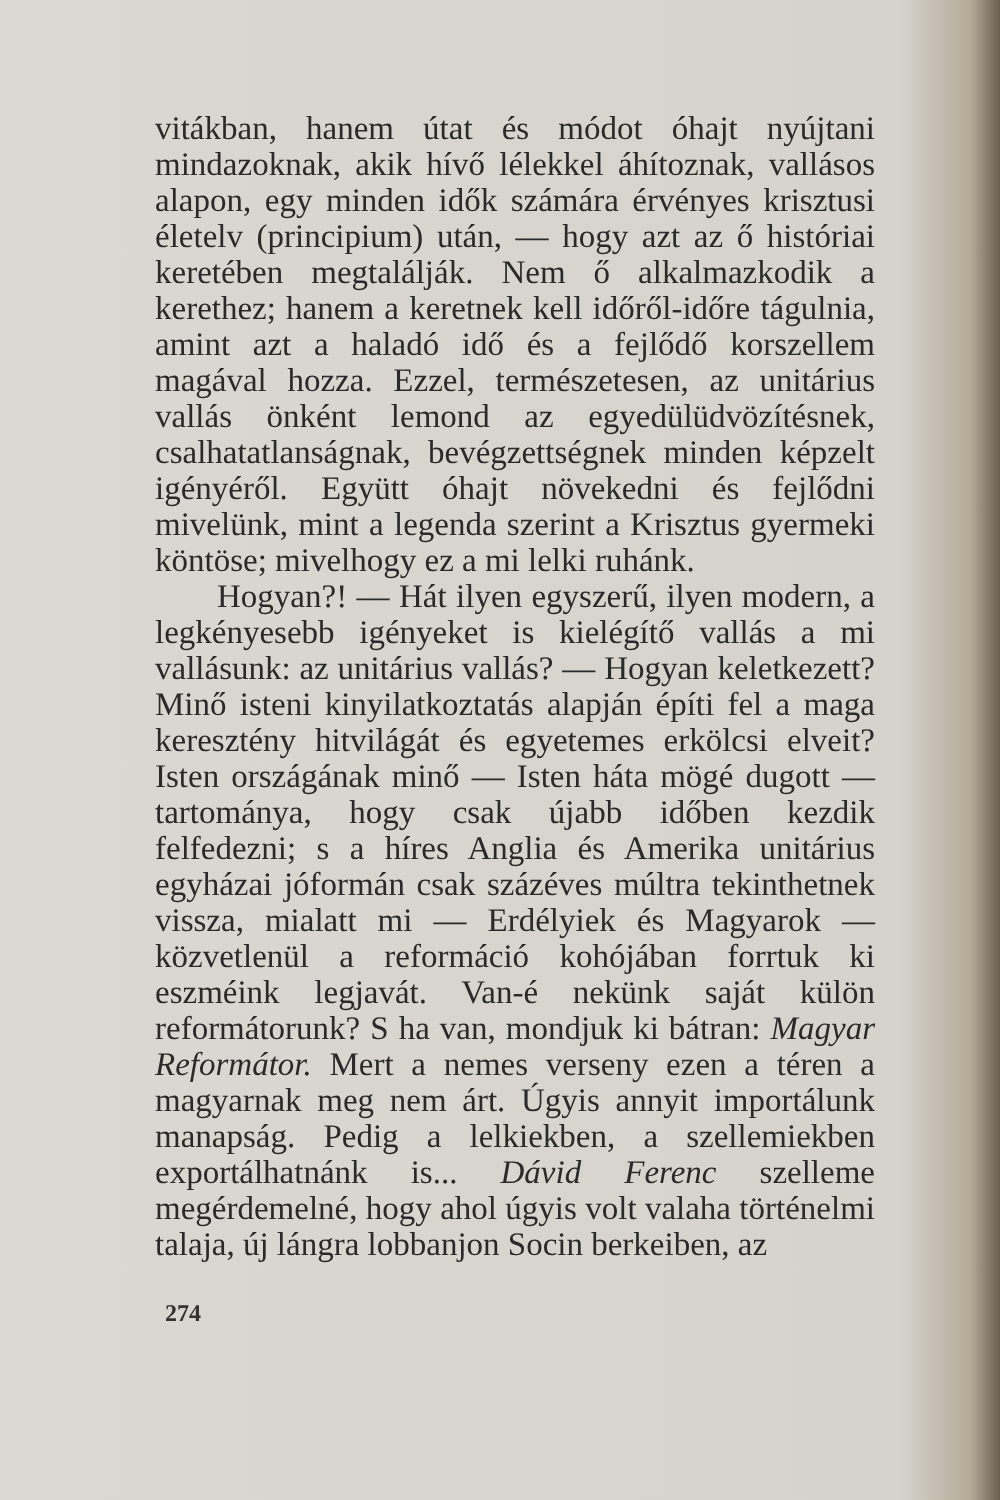vitákban, hanem útat és módot óhajt nyújtani mindazoknak, akik hívő lélekkel áhítoznak, vallásos alapon, egy minden idők számára érvényes krisztusi életelv (principium) után, — hogy azt az ő históriai keretében megtalálják. Nem ő alkalmazkodik a kerethez; hanem a keretnek kell időről-időre tágulnia, amint azt a haladó idő és a fejlődő korszellem magával hozza. Ezzel, természetesen, az unitárius vallás önként lemond az egyedülüdvözítésnek, csalhatatlanságnak, bevégzettségnek minden képzelt igényéről. Együtt óhajt növekedni és fejlődni mivelünk, mint a legenda szerint a Krisztus gyermeki köntöse; mivelhogy ez a mi lelki ruhánk.
Hogyan?! — Hát ilyen egyszerű, ilyen modern, a legkényesebb igényeket is kielégítő vallás a mi vallásunk: az unitárius vallás? — Hogyan keletkezett? Minő isteni kinyilatkoztatás alapján építi fel a maga keresztény hitvilágát és egyetemes erkölcsi elveit? Isten országának minő — Isten háta mögé dugott — tartománya, hogy csak újabb időben kezdik felfedezni; s a híres Anglia és Amerika unitárius egyházai jóformán csak százéves múltra tekinthetnek vissza, mialatt mi — Erdélyiek és Magyarok — közvetlenül a reformáció kohójában forrtuk ki eszméink legjavát. Van-é nekünk saját külön reformátorunk? S ha van, mondjuk ki bátran: Magyar Reformátor. Mert a nemes verseny ezen a téren a magyarnak meg nem árt. Úgyis annyit importálunk manapság. Pedig a lelkiekben, a szellemiekben exportálhatnánk is... Dávid Ferenc szelleme megérdemelné, hogy ahol úgyis volt valaha történelmi talaja, új lángra lobbanjon Socin berkeiben, az
274